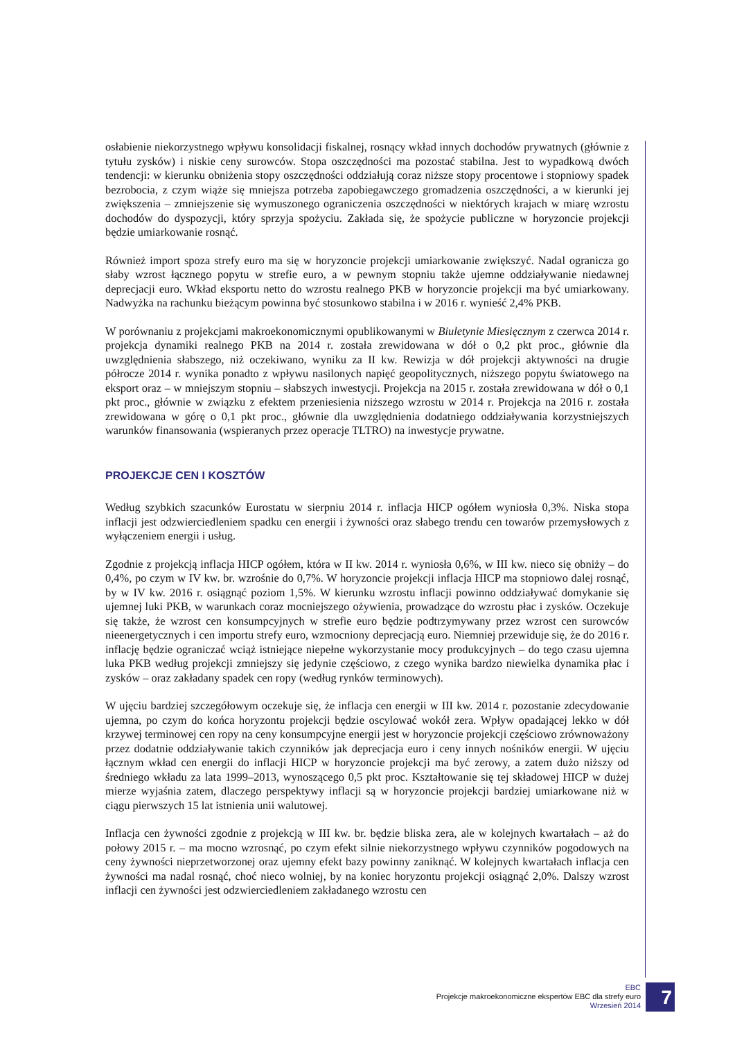osłabienie niekorzystnego wpływu konsolidacji fiskalnej, rosnący wkład innych dochodów prywatnych (głównie z tytułu zysków) i niskie ceny surowców. Stopa oszczędności ma pozostać stabilna. Jest to wypadkową dwóch tendencji: w kierunku obniżenia stopy oszczędności oddziałują coraz niższe stopy procentowe i stopniowy spadek bezrobocia, z czym wiąże się mniejsza potrzeba zapobiegawczego gromadzenia oszczędności, a w kierunki jej zwiększenia – zmniejszenie się wymuszonego ograniczenia oszczędności w niektórych krajach w miarę wzrostu dochodów do dyspozycji, który sprzyja spożyciu. Zakłada się, że spożycie publiczne w horyzoncie projekcji będzie umiarkowanie rosnąć.
Również import spoza strefy euro ma się w horyzoncie projekcji umiarkowanie zwiększyć. Nadal ogranicza go słaby wzrost łącznego popytu w strefie euro, a w pewnym stopniu także ujemne oddziaływanie niedawnej deprecjacji euro. Wkład eksportu netto do wzrostu realnego PKB w horyzoncie projekcji ma być umiarkowany. Nadwyżka na rachunku bieżącym powinna być stosunkowo stabilna i w 2016 r. wynieść 2,4% PKB.
W porównaniu z projekcjami makroekonomicznymi opublikowanymi w Biuletynie Miesięcznym z czerwca 2014 r. projekcja dynamiki realnego PKB na 2014 r. została zrewidowana w dół o 0,2 pkt proc., głównie dla uwzględnienia słabszego, niż oczekiwano, wyniku za II kw. Rewizja w dół projekcji aktywności na drugie półrocze 2014 r. wynika ponadto z wpływu nasilonych napięć geopolitycznych, niższego popytu światowego na eksport oraz – w mniejszym stopniu – słabszych inwestycji. Projekcja na 2015 r. została zrewidowana w dół o 0,1 pkt proc., głównie w związku z efektem przeniesienia niższego wzrostu w 2014 r. Projekcja na 2016 r. została zrewidowana w górę o 0,1 pkt proc., głównie dla uwzględnienia dodatniego oddziaływania korzystniejszych warunków finansowania (wspieranych przez operacje TLTRO) na inwestycje prywatne.
PROJEKCJE CEN I KOSZTÓW
Według szybkich szacunków Eurostatu w sierpniu 2014 r. inflacja HICP ogółem wyniosła 0,3%. Niska stopa inflacji jest odzwierciedleniem spadku cen energii i żywności oraz słabego trendu cen towarów przemysłowych z wyłączeniem energii i usług.
Zgodnie z projekcją inflacja HICP ogółem, która w II kw. 2014 r. wyniosła 0,6%, w III kw. nieco się obniży – do 0,4%, po czym w IV kw. br. wzrośnie do 0,7%. W horyzoncie projekcji inflacja HICP ma stopniowo dalej rosnąć, by w IV kw. 2016 r. osiągnąć poziom 1,5%. W kierunku wzrostu inflacji powinno oddziaływać domykanie się ujemnej luki PKB, w warunkach coraz mocniejszego ożywienia, prowadzące do wzrostu płac i zysków. Oczekuje się także, że wzrost cen konsumpcyjnych w strefie euro będzie podtrzymywany przez wzrost cen surowców nieenergetycznych i cen importu strefy euro, wzmocniony deprecjacją euro. Niemniej przewiduje się, że do 2016 r. inflację będzie ograniczać wciąż istniejące niepełne wykorzystanie mocy produkcyjnych – do tego czasu ujemna luka PKB według projekcji zmniejszy się jedynie częściowo, z czego wynika bardzo niewielka dynamika płac i zysków – oraz zakładany spadek cen ropy (według rynków terminowych).
W ujęciu bardziej szczegółowym oczekuje się, że inflacja cen energii w III kw. 2014 r. pozostanie zdecydowanie ujemna, po czym do końca horyzontu projekcji będzie oscylować wokół zera. Wpływ opadającej lekko w dół krzywej terminowej cen ropy na ceny konsumpcyjne energii jest w horyzoncie projekcji częściowo zrównoważony przez dodatnie oddziaływanie takich czynników jak deprecjacja euro i ceny innych nośników energii. W ujęciu łącznym wkład cen energii do inflacji HICP w horyzoncie projekcji ma być zerowy, a zatem dużo niższy od średniego wkładu za lata 1999–2013, wynoszącego 0,5 pkt proc. Kształtowanie się tej składowej HICP w dużej mierze wyjaśnia zatem, dlaczego perspektywy inflacji są w horyzoncie projekcji bardziej umiarkowane niż w ciągu pierwszych 15 lat istnienia unii walutowej.
Inflacja cen żywności zgodnie z projekcją w III kw. br. będzie bliska zera, ale w kolejnych kwartałach – aż do połowy 2015 r. – ma mocno wzrosnąć, po czym efekt silnie niekorzystnego wpływu czynników pogodowych na ceny żywności nieprzetworzonej oraz ujemny efekt bazy powinny zaniknąć. W kolejnych kwartałach inflacja cen żywności ma nadal rosnąć, choć nieco wolniej, by na koniec horyzontu projekcji osiągnąć 2,0%. Dalszy wzrost inflacji cen żywności jest odzwierciedleniem zakładanego wzrostu cen
EBC
Projekcje makroekonomiczne ekspertów EBC dla strefy euro
Wrzesień 2014
7